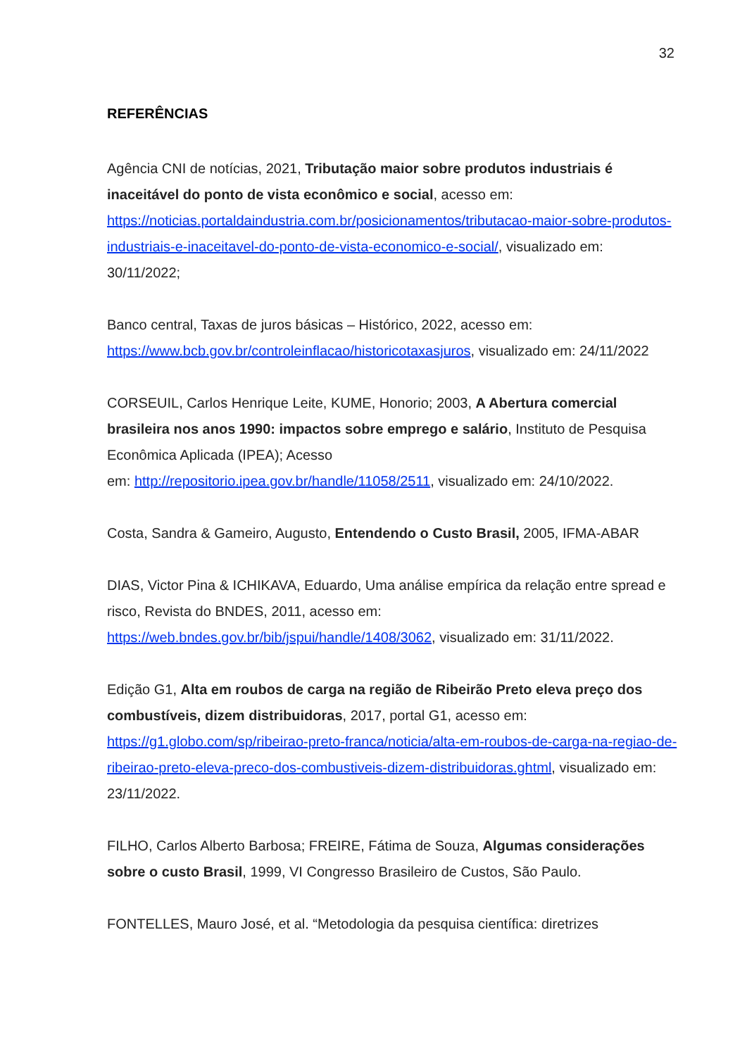32
REFERÊNCIAS
Agência CNI de notícias, 2021, Tributação maior sobre produtos industriais é inaceitável do ponto de vista econômico e social, acesso em: https://noticias.portaldaindustria.com.br/posicionamentos/tributacao-maior-sobre-produtos-industriais-e-inaceitavel-do-ponto-de-vista-economico-e-social/, visualizado em: 30/11/2022;
Banco central, Taxas de juros básicas – Histórico, 2022, acesso em: https://www.bcb.gov.br/controleinflacao/historicotaxasjuros, visualizado em: 24/11/2022
CORSEUIL, Carlos Henrique Leite, KUME, Honorio; 2003, A Abertura comercial brasileira nos anos 1990: impactos sobre emprego e salário, Instituto de Pesquisa Econômica Aplicada (IPEA); Acesso
em: http://repositorio.ipea.gov.br/handle/11058/2511, visualizado em: 24/10/2022.
Costa, Sandra & Gameiro, Augusto, Entendendo o Custo Brasil, 2005, IFMA-ABAR
DIAS, Victor Pina & ICHIKAVA, Eduardo, Uma análise empírica da relação entre spread e risco, Revista do BNDES, 2011, acesso em: https://web.bndes.gov.br/bib/jspui/handle/1408/3062, visualizado em: 31/11/2022.
Edição G1, Alta em roubos de carga na região de Ribeirão Preto eleva preço dos combustíveis, dizem distribuidoras, 2017, portal G1, acesso em: https://g1.globo.com/sp/ribeirao-preto-franca/noticia/alta-em-roubos-de-carga-na-regiao-de-ribeirao-preto-eleva-preco-dos-combustiveis-dizem-distribuidoras.ghtml, visualizado em: 23/11/2022.
FILHO, Carlos Alberto Barbosa; FREIRE, Fátima de Souza, Algumas considerações sobre o custo Brasil, 1999, VI Congresso Brasileiro de Custos, São Paulo.
FONTELLES, Mauro José, et al. “Metodologia da pesquisa científica: diretrizes